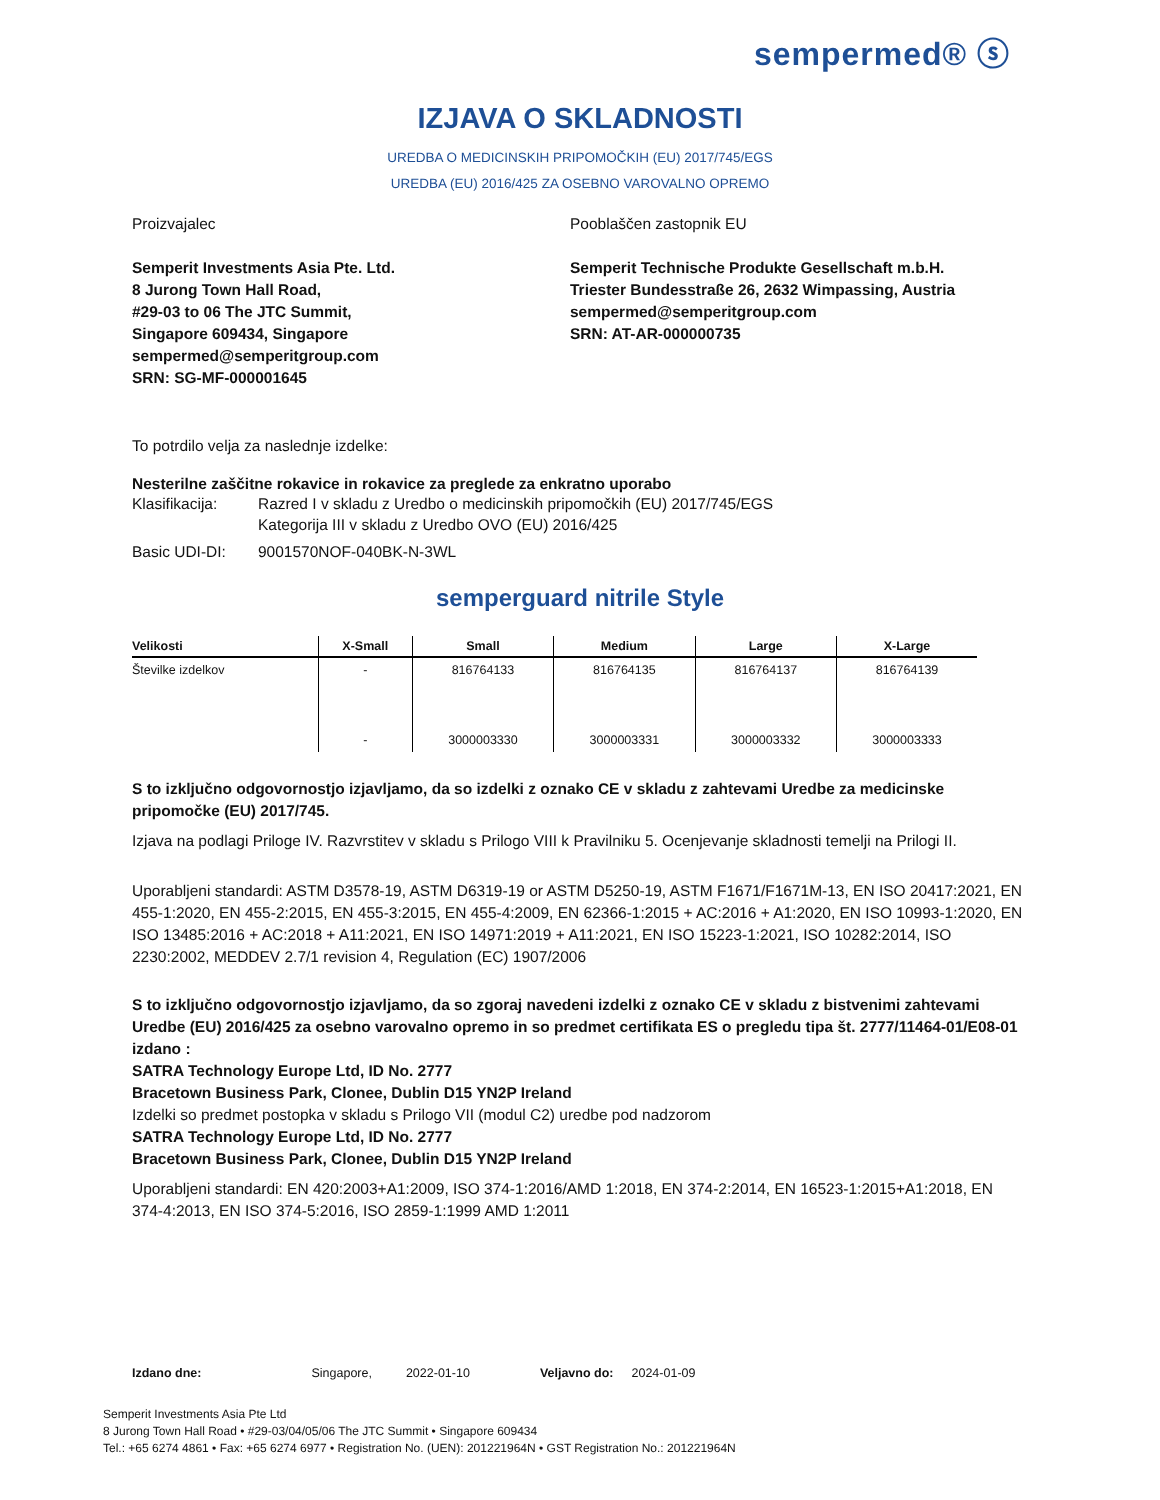sempermed® ⓢ
IZJAVA O SKLADNOSTI
UREDBA O MEDICINSKIH PRIPOMOČKIH (EU) 2017/745/EGS
UREDBA (EU) 2016/425 ZA OSEBNO VAROVALNO OPREMO
Proizvajalec
Semperit Investments Asia Pte. Ltd.
8 Jurong Town Hall Road,
#29-03 to 06 The JTC Summit,
Singapore 609434, Singapore
sempermed@semperitgroup.com
SRN: SG-MF-000001645
Pooblaščen zastopnik EU
Semperit Technische Produkte Gesellschaft m.b.H.
Triester Bundesstraße 26, 2632 Wimpassing, Austria
sempermed@semperitgroup.com
SRN: AT-AR-000000735
To potrdilo velja za naslednje izdelke:
Nesterilne zaščitne rokavice in rokavice za preglede za enkratno uporabo
Klasifikacija: Razred I v skladu z Uredbo o medicinskih pripomočkih (EU) 2017/745/EGS
Kategorija III v skladu z Uredbo OVO (EU) 2016/425
Basic UDI-DI: 9001570NOF-040BK-N-3WL
semperguard nitrile Style
| Velikosti | X-Small | Small | Medium | Large | X-Large |
| --- | --- | --- | --- | --- | --- |
| Številke izdelkov | - | 816764133 | 816764135 | 816764137 | 816764139 |
| | - | 3000003330 | 3000003331 | 3000003332 | 3000003333 |
S to izključno odgovornostjo izjavljamo, da so izdelki z oznako CE v skladu z zahtevami Uredbe za medicinske pripomočke (EU) 2017/745.
Izjava na podlagi Priloge IV. Razvrstitev v skladu s Prilogo VIII k Pravilniku 5. Ocenjevanje skladnosti temelji na Prilogi II.
Uporabljeni standardi: ASTM D3578-19, ASTM D6319-19 or ASTM D5250-19, ASTM F1671/F1671M-13, EN ISO 20417:2021, EN 455-1:2020, EN 455-2:2015, EN 455-3:2015, EN 455-4:2009, EN 62366-1:2015 + AC:2016 + A1:2020, EN ISO 10993-1:2020, EN ISO 13485:2016 + AC:2018 + A11:2021, EN ISO 14971:2019 + A11:2021, EN ISO 15223-1:2021, ISO 10282:2014, ISO 2230:2002, MEDDEV 2.7/1 revision 4, Regulation (EC) 1907/2006
S to izključno odgovornostjo izjavljamo, da so zgoraj navedeni izdelki z oznako CE v skladu z bistvenimi zahtevami Uredbe (EU) 2016/425 za osebno varovalno opremo in so predmet certifikata ES o pregledu tipa št. 2777/11464-01/E08-01 izdano :
SATRA Technology Europe Ltd, ID No. 2777
Bracetown Business Park, Clonee, Dublin D15 YN2P Ireland
Izdelki so predmet postopka v skladu s Prilogo VII (modul C2) uredbe pod nadzorom
SATRA Technology Europe Ltd, ID No. 2777
Bracetown Business Park, Clonee, Dublin D15 YN2P Ireland
Uporabljeni standardi: EN 420:2003+A1:2009, ISO 374-1:2016/AMD 1:2018, EN 374-2:2014, EN 16523-1:2015+A1:2018, EN 374-4:2013, EN ISO 374-5:2016, ISO 2859-1:1999 AMD 1:2011
Izdano dne: Singapore, 2022-01-10 Veljavno do: 2024-01-09
Semperit Investments Asia Pte Ltd
8 Jurong Town Hall Road • #29-03/04/05/06 The JTC Summit • Singapore 609434
Tel.: +65 6274 4861 • Fax: +65 6274 6977 • Registration No. (UEN): 201221964N • GST Registration No.: 201221964N